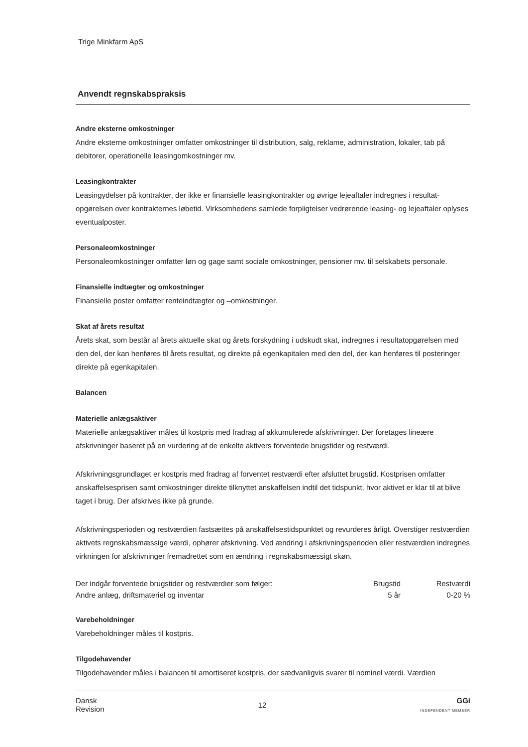Trige Minkfarm ApS
Anvendt regnskabspraksis
Andre eksterne omkostninger
Andre eksterne omkostninger omfatter omkostninger til distribution, salg, reklame, administration, lokaler, tab på debitorer, operationelle leasingomkostninger mv.
Leasingkontrakter
Leasingydelser på kontrakter, der ikke er finansielle leasingkontrakter og øvrige lejeaftaler indregnes i resultat-opgørelsen over kontrakternes løbetid. Virksomhedens samlede forpligtelser vedrørende leasing- og lejeaftaler oplyses eventualposter.
Personaleomkostninger
Personaleomkostninger omfatter løn og gage samt sociale omkostninger, pensioner mv. til selskabets personale.
Finansielle indtægter og omkostninger
Finansielle poster omfatter renteindtægter og –omkostninger.
Skat af årets resultat
Årets skat, som består af årets aktuelle skat og årets forskydning i udskudt skat, indregnes i resultatopgørelsen med den del, der kan henføres til årets resultat, og direkte på egenkapitalen med den del, der kan henføres til posteringer direkte på egenkapitalen.
Balancen
Materielle anlægsaktiver
Materielle anlægsaktiver måles til kostpris med fradrag af akkumulerede afskrivninger. Der foretages lineære afskrivninger baseret på en vurdering af de enkelte aktivers forventede brugstider og restværdi.
Afskrivningsgrundlaget er kostpris med fradrag af forventet restværdi efter afsluttet brugstid. Kostprisen omfatter anskaffelsesprisen samt omkostninger direkte tilknyttet anskaffelsen indtil det tidspunkt, hvor aktivet er klar til at blive taget i brug. Der afskrives ikke på grunde.
Afskrivningsperioden og restværdien fastsættes på anskaffelsestidspunktet og revurderes årligt. Overstiger restværdien aktivets regnskabsmæssige værdi, ophører afskrivning. Ved ændring i afskrivningsperioden eller restværdien indregnes virkningen for afskrivninger fremadrettet som en ændring i regnskabsmæssigt skøn.
| Der indgår forventede brugstider og restværdier som følger: | Brugstid | Restværdi |
| --- | --- | --- |
| Andre anlæg, driftsmateriel og inventar | 5 år | 0-20 % |
Varebeholdninger
Varebeholdninger måles til kostpris.
Tilgodehavender
Tilgodehavender måles i balancen til amortiseret kostpris, der sædvanligvis svarer til nominel værdi. Værdien
Dansk
Revision
12
GGi
INDEPENDENT MEMBER